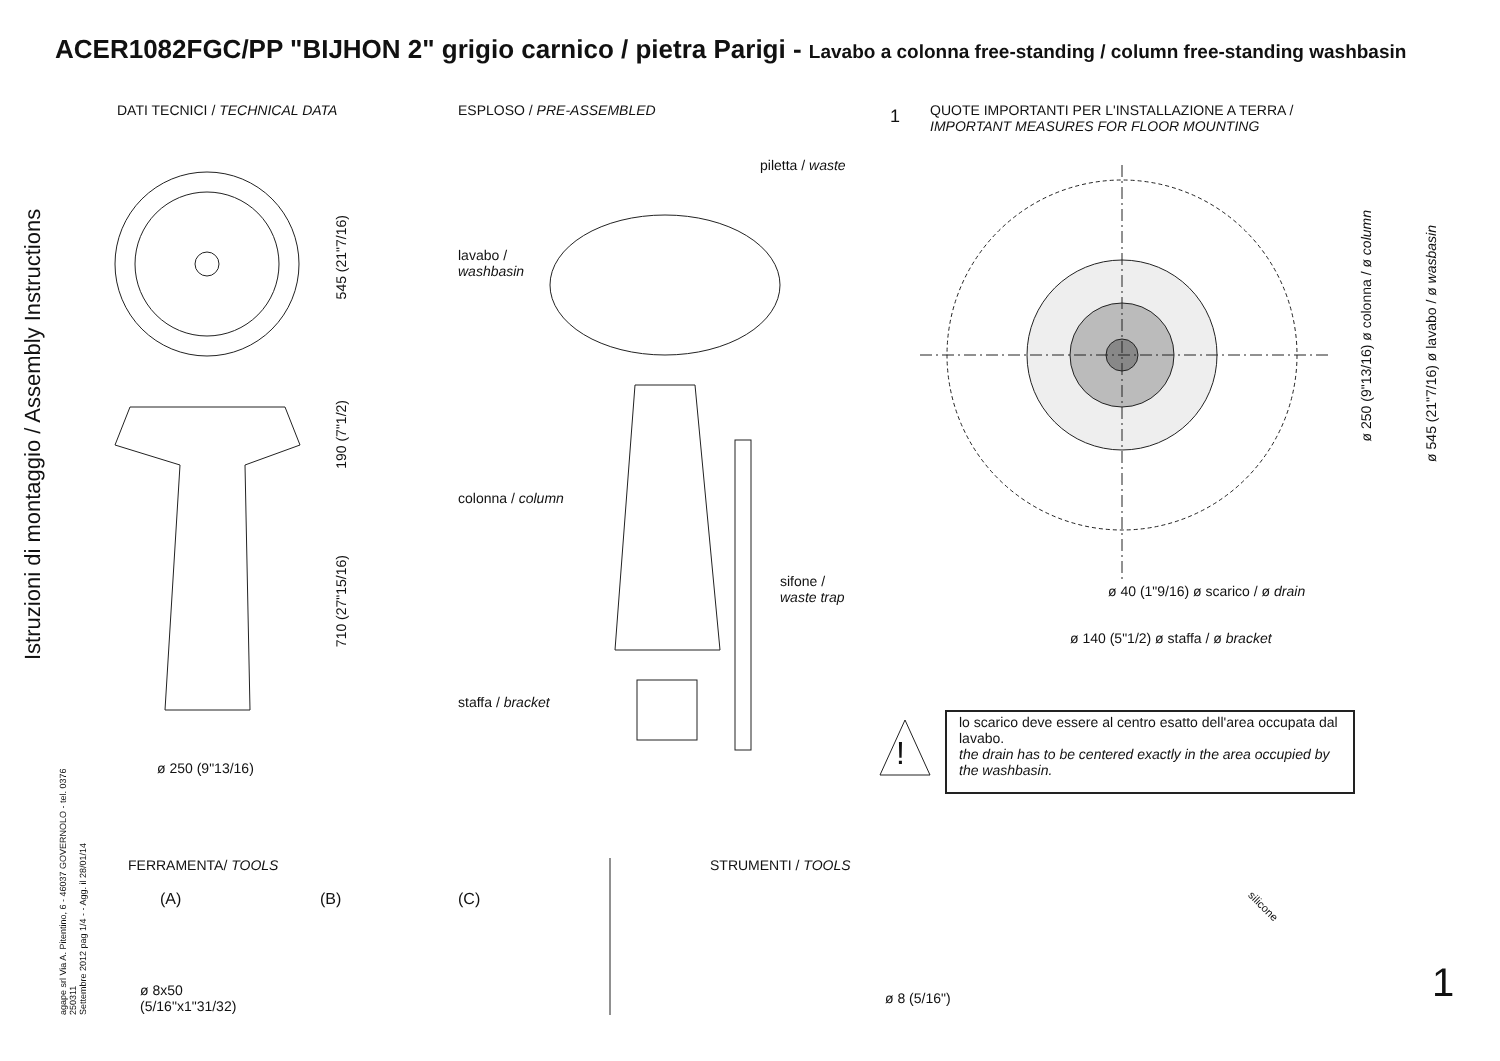ACER1082FGC/PP "BIJHON 2" grigio carnico / pietra Parigi - Lavabo a colonna free-standing / column free-standing washbasin
Istruzioni di montaggio / Assembly Instructions
agape srl Via A. Pitentino, 6 - 46037 GOVERNOLO - tel. 0376 250311
Settembre 2012 pag 1/4 - - Agg. il 28/01/14
DATI TECNICI / TECHNICAL DATA ESPLOSO / PRE-ASSEMBLED 1
QUOTE IMPORTANTI PER L'INSTALLAZIONE A TERRA /
IMPORTANT MEASURES FOR FLOOR MOUNTING
545 (21"7/16)
190 (7"1/2)
710 (27"15/16)
ø 250 (9"13/16)
piletta / waste
lavabo /
washbasin
colonna / column
sifone /
waste trap
staffa / bracket
ø 250 (9"13/16) ø colonna / ø column
ø 545 (21"7/16) ø lavabo / ø wasbasin
ø 40 (1"9/16) ø scarico / ø drain
ø 140 (5"1/2) ø staffa / ø bracket
!
lo scarico deve essere al centro esatto dell'area occupata dal lavabo.
the drain has to be centered exactly in the area occupied by the washbasin.
FERRAMENTA/ TOOLS
(A) (B) (C)
ø 8x50
(5/16"x1"31/32)
STRUMENTI / TOOLS
ø 8 (5/16")
silicone
1